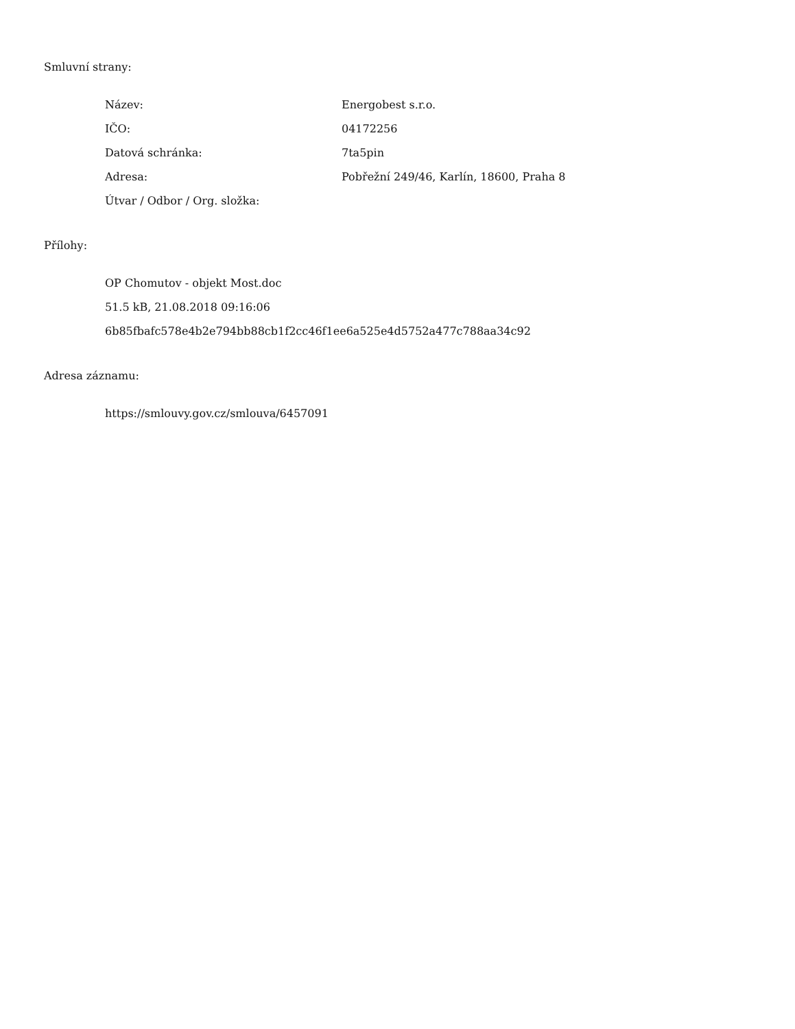Smluvní strany:
| Název: | Energobest s.r.o. |
| IČO: | 04172256 |
| Datová schránka: | 7ta5pin |
| Adresa: | Pobřežní 249/46, Karlín, 18600, Praha 8 |
| Útvar / Odbor / Org. složka: | |
Přílohy:
OP Chomutov - objekt Most.doc
51.5 kB, 21.08.2018 09:16:06
6b85fbafc578e4b2e794bb88cb1f2cc46f1ee6a525e4d5752a477c788aa34c92
Adresa záznamu:
https://smlouvy.gov.cz/smlouva/6457091